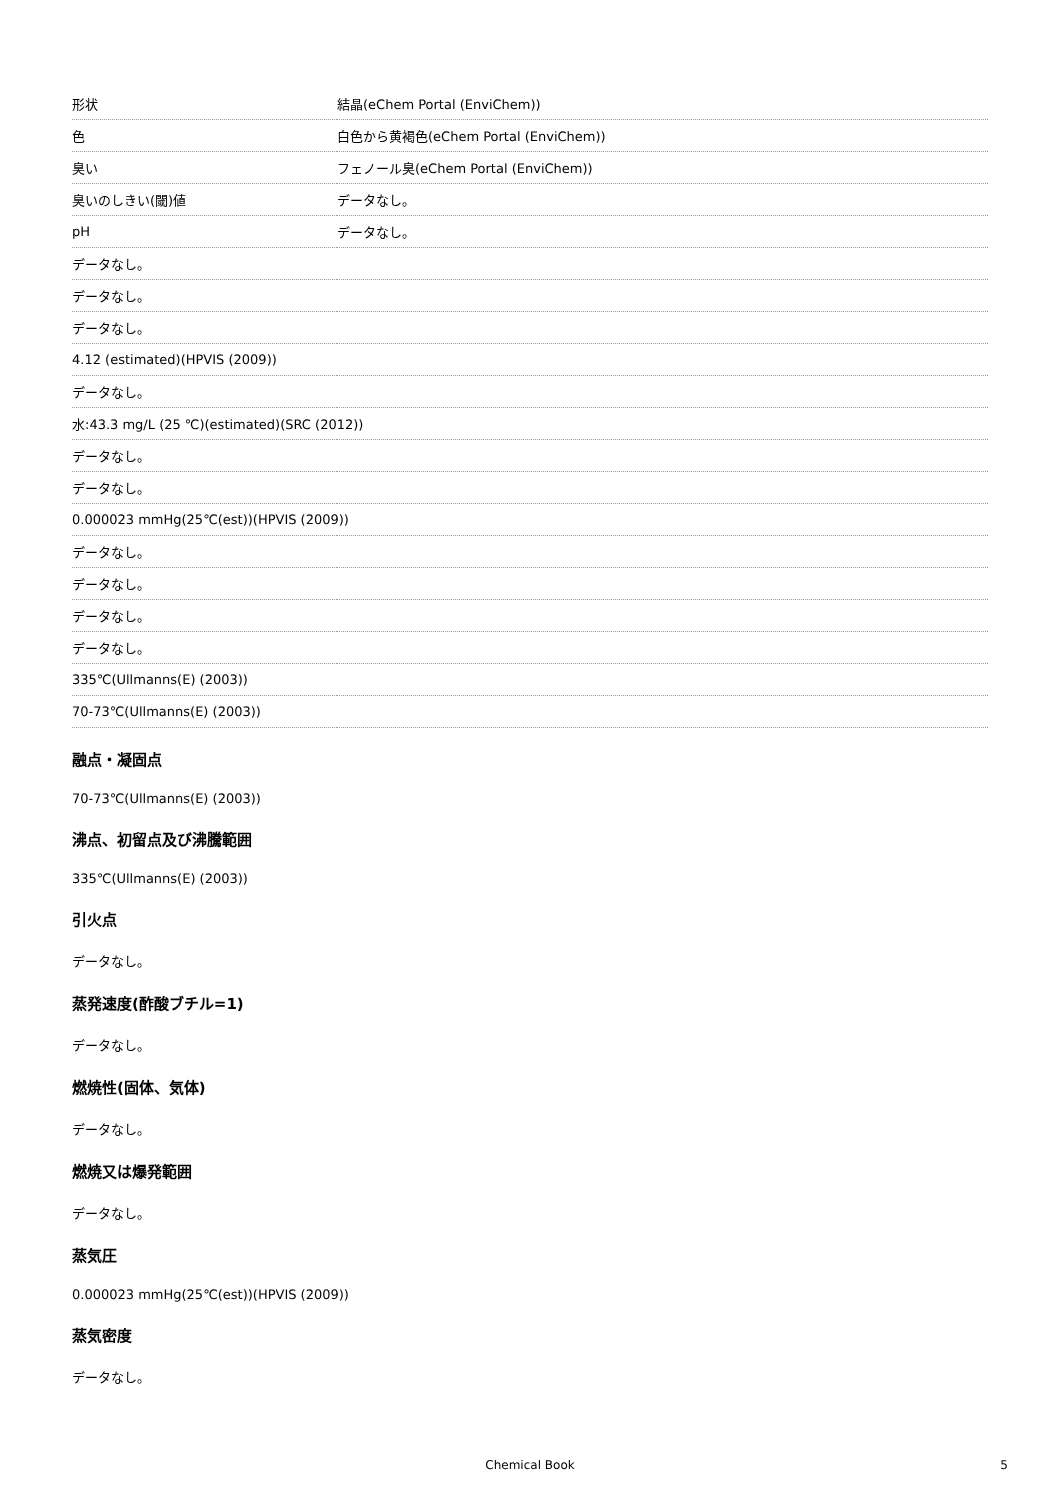| 形状 | 結晶(eChem Portal (EnviChem)) |
| 色 | 白色から黄褐色(eChem Portal (EnviChem)) |
| 臭い | フェノール臭(eChem Portal (EnviChem)) |
| 臭いのしきい(閾)値 | データなし。 |
| pH | データなし。 |
| データなし。 | |
| データなし。 | |
| データなし。 | |
| 4.12 (estimated)(HPVIS (2009)) | |
| データなし。 | |
| 水:43.3 mg/L (25 ℃)(estimated)(SRC (2012)) | |
| データなし。 | |
| データなし。 | |
| 0.000023 mmHg(25℃(est))(HPVIS (2009)) | |
| データなし。 | |
| データなし。 | |
| データなし。 | |
| データなし。 | |
| 335℃(Ullmanns(E) (2003)) | |
| 70-73℃(Ullmanns(E) (2003)) | |
融点・凝固点
70-73℃(Ullmanns(E) (2003))
沸点、初留点及び沸騰範囲
335℃(Ullmanns(E) (2003))
引火点
データなし。
蒸発速度(酢酸ブチル=1)
データなし。
燃焼性(固体、気体)
データなし。
燃焼又は爆発範囲
データなし。
蒸気圧
0.000023 mmHg(25℃(est))(HPVIS (2009))
蒸気密度
データなし。
Chemical Book 5